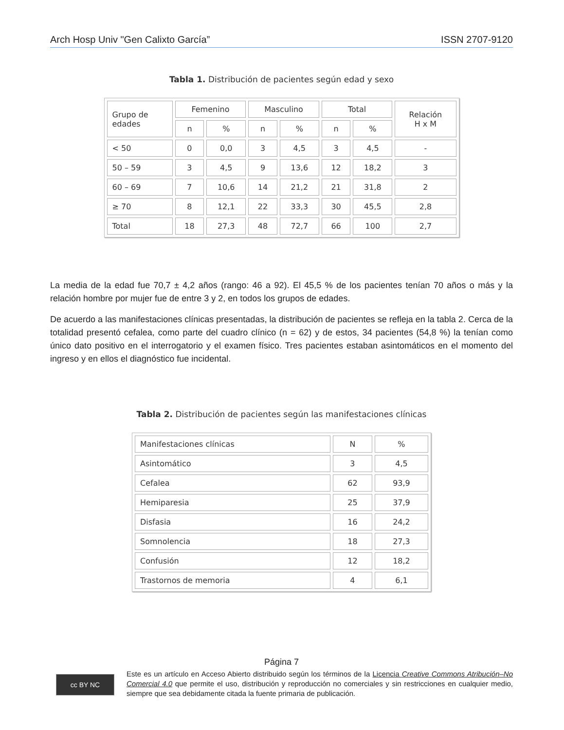Arch Hosp Univ "Gen Calixto García” ISSN 2707-9120
Tabla 1. Distribución de pacientes según edad y sexo
| Grupo de edades | Femenino | | Masculino | | Total | | Relación H x M |
| --- | --- | --- | --- | --- | --- | --- | --- |
| | n | % | n | % | n | % | |
| < 50 | 0 | 0,0 | 3 | 4,5 | 3 | 4,5 | - |
| 50 – 59 | 3 | 4,5 | 9 | 13,6 | 12 | 18,2 | 3 |
| 60 – 69 | 7 | 10,6 | 14 | 21,2 | 21 | 31,8 | 2 |
| ≥ 70 | 8 | 12,1 | 22 | 33,3 | 30 | 45,5 | 2,8 |
| Total | 18 | 27,3 | 48 | 72,7 | 66 | 100 | 2,7 |
La media de la edad fue 70,7 ± 4,2 años (rango: 46 a 92). El 45,5 % de los pacientes tenían 70 años o más y la relación hombre por mujer fue de entre 3 y 2, en todos los grupos de edades.
De acuerdo a las manifestaciones clínicas presentadas, la distribución de pacientes se refleja en la tabla 2. Cerca de la totalidad presentó cefalea, como parte del cuadro clínico (n = 62) y de estos, 34 pacientes (54,8 %) la tenían como único dato positivo en el interrogatorio y el examen físico. Tres pacientes estaban asintomáticos en el momento del ingreso y en ellos el diagnóstico fue incidental.
Tabla 2. Distribución de pacientes según las manifestaciones clínicas
| Manifestaciones clínicas | N | % |
| --- | --- | --- |
| Asintomático | 3 | 4,5 |
| Cefalea | 62 | 93,9 |
| Hemiparesia | 25 | 37,9 |
| Disfasia | 16 | 24,2 |
| Somnolencia | 18 | 27,3 |
| Confusión | 12 | 18,2 |
| Trastornos de memoria | 4 | 6,1 |
Página 7
cc BY NC
Este es un artículo en Acceso Abierto distribuido según los términos de la Licencia Creative Commons Atribución–No Comercial 4.0 que permite el uso, distribución y reproducción no comerciales y sin restricciones en cualquier medio, siempre que sea debidamente citada la fuente primaria de publicación.